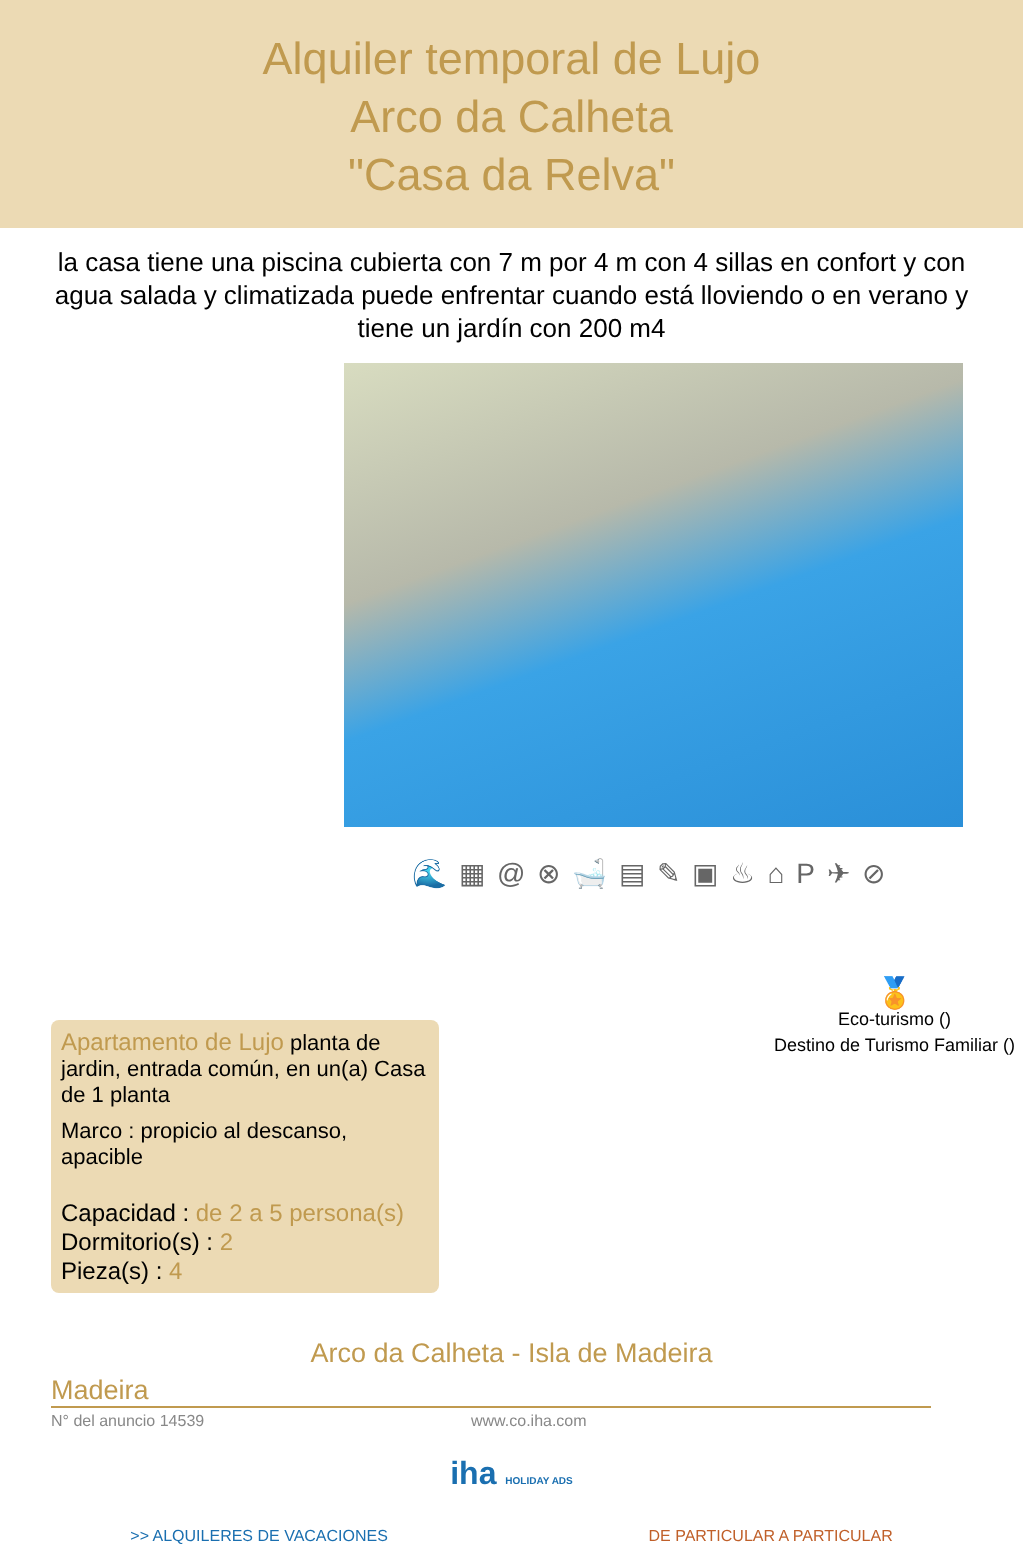Alquiler temporal de Lujo
Arco da Calheta
"Casa da Relva"
la casa tiene una piscina cubierta con 7 m por 4 m con 4 sillas en confort y con agua salada y climatizada puede enfrentar cuando está lloviendo o en verano y tiene un jardín con 200 m4
🌊▦@⊗🛁▤✎▣♨⌂P✈⊘
Apartamento de Lujo planta de jardin, entrada común, en un(a) Casa de 1 planta
Marco : propicio al descanso, apacible
Capacidad : de 2 a 5 persona(s)
Dormitorio(s) : 2
Pieza(s) : 4
🏅
Eco-turismo ()
Destino de Turismo Familiar ()
Arco da Calheta - Isla de Madeira
Madeira
N° del anuncio 14539 www.co.iha.com
iha HOLIDAY ADS
>> ALQUILERES DE VACACIONES DE PARTICULAR A PARTICULAR